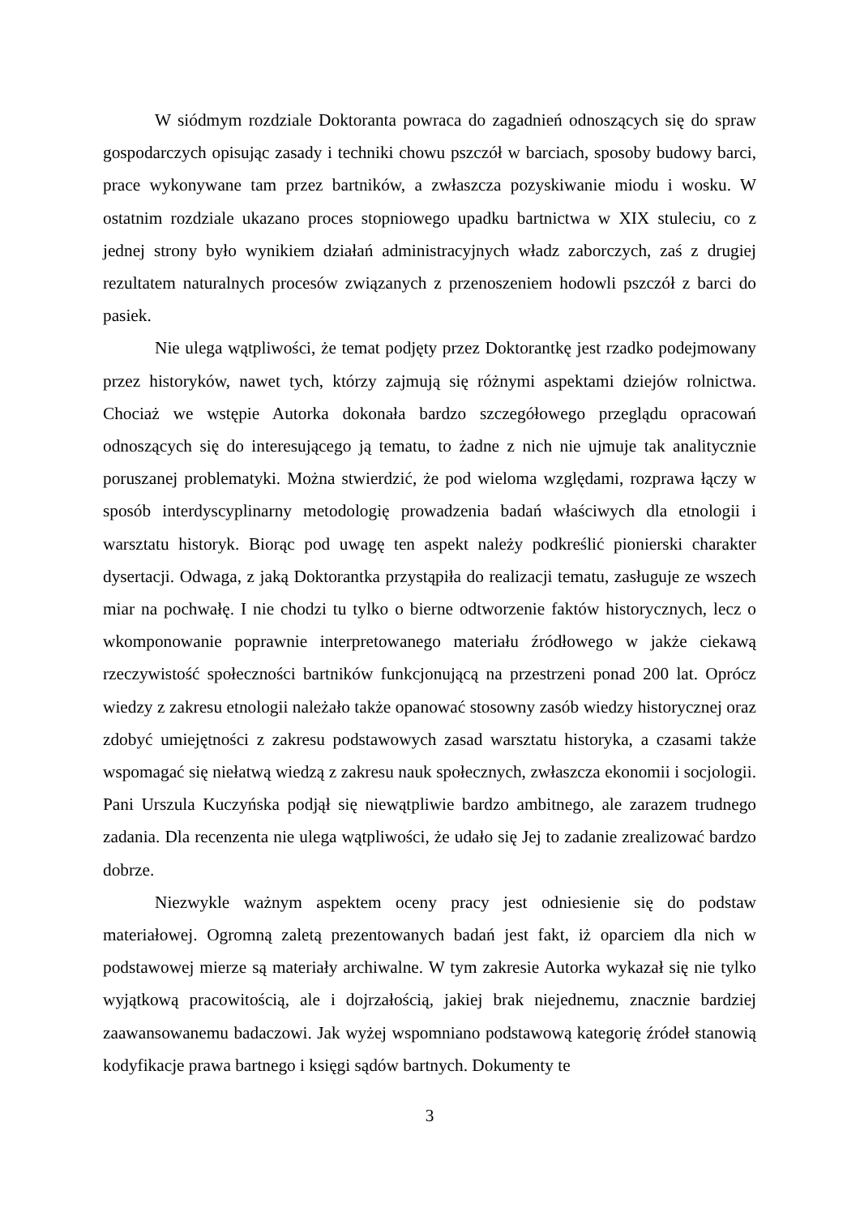W siódmym rozdziale Doktoranta powraca do zagadnień odnoszących się do spraw gospodarczych opisując zasady i techniki chowu pszczół w barciach, sposoby budowy barci, prace wykonywane tam przez bartników, a zwłaszcza pozyskiwanie miodu i wosku. W ostatnim rozdziale ukazano proces stopniowego upadku bartnictwa w XIX stuleciu, co z jednej strony było wynikiem działań administracyjnych władz zaborczych, zaś z drugiej rezultatem naturalnych procesów związanych z przenoszeniem hodowli pszczół z barci do pasiek.
Nie ulega wątpliwości, że temat podjęty przez Doktorantkę jest rzadko podejmowany przez historyków, nawet tych, którzy zajmują się różnymi aspektami dziejów rolnictwa. Chociaż we wstępie Autorka dokonała bardzo szczegółowego przeglądu opracowań odnoszących się do interesującego ją tematu, to żadne z nich nie ujmuje tak analitycznie poruszanej problematyki. Można stwierdzić, że pod wieloma względami, rozprawa łączy w sposób interdyscyplinarny metodologię prowadzenia badań właściwych dla etnologii i warsztatu historyk. Biorąc pod uwagę ten aspekt należy podkreślić pionierski charakter dysertacji. Odwaga, z jaką Doktorantka przystąpiła do realizacji tematu, zasługuje ze wszech miar na pochwałę. I nie chodzi tu tylko o bierne odtworzenie faktów historycznych, lecz o wkomponowanie poprawnie interpretowanego materiału źródłowego w jakże ciekawą rzeczywistość społeczności bartników funkcjonującą na przestrzeni ponad 200 lat. Oprócz wiedzy z zakresu etnologii należało także opanować stosowny zasób wiedzy historycznej oraz zdobyć umiejętności z zakresu podstawowych zasad warsztatu historyka, a czasami także wspomagać się niełatwą wiedzą z zakresu nauk społecznych, zwłaszcza ekonomii i socjologii. Pani Urszula Kuczyńska podjął się niewątpliwie bardzo ambitnego, ale zarazem trudnego zadania. Dla recenzenta nie ulega wątpliwości, że udało się Jej to zadanie zrealizować bardzo dobrze.
Niezwykle ważnym aspektem oceny pracy jest odniesienie się do podstaw materiałowej. Ogromną zaletą prezentowanych badań jest fakt, iż oparciem dla nich w podstawowej mierze są materiały archiwalne. W tym zakresie Autorka wykazał się nie tylko wyjątkową pracowitością, ale i dojrzałością, jakiej brak niejednemu, znacznie bardziej zaawansowanemu badaczowi. Jak wyżej wspomniano podstawową kategorię źródeł stanowią kodyfikacje prawa bartnego i księgi sądów bartnych. Dokumenty te
3